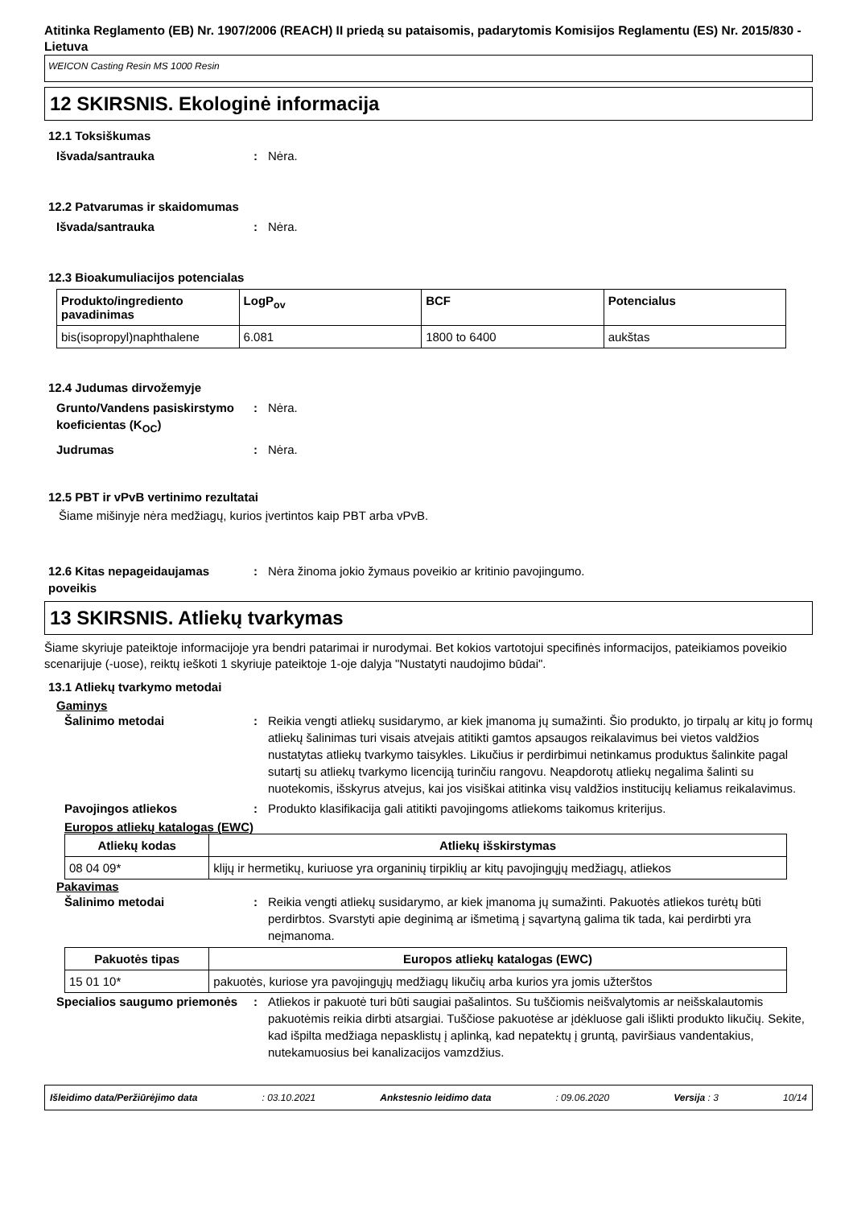Atitinka Reglamento (EB) Nr. 1907/2006 (REACH) II priedą su pataisomis, padarytomis Komisijos Reglamentu (ES) Nr. 2015/830 - Lietuva
WEICON Casting Resin MS 1000 Resin
12 SKIRSNIS. Ekologinė informacija
12.1 Toksiškumas
Išvada/santrauka : Nėra.
12.2 Patvarumas ir skaidomumas
Išvada/santrauka : Nėra.
12.3 Bioakumuliacijos potencialas
| Produkto/ingrediento pavadinimas | LogP<sub>ov</sub> | BCF | Potencialus |
| --- | --- | --- | --- |
| bis(isopropyl)naphthalene | 6.081 | 1800 to 6400 | aukštas |
12.4 Judumas dirvožemyje
Grunto/Vandens pasiskirstymo koeficientas (K<sub>OC</sub>)
: Nėra.
Judrumas : Nėra.
12.5 PBT ir vPvB vertinimo rezultatai
Šiame mišinyje nėra medžiagų, kurios įvertintos kaip PBT arba vPvB.
12.6 Kitas nepageidaujamas poveikis
: Nėra žinoma jokio žymaus poveikio ar kritinio pavojingumo.
13 SKIRSNIS. Atliekų tvarkymas
Šiame skyriuje pateiktoje informacijoje yra bendri patarimai ir nurodymai. Bet kokios vartotojui specifinės informacijos, pateikiamos poveikio scenarijuje (-uose), reiktų ieškoti 1 skyriuje pateiktoje 1-oje dalyja "Nustatyti naudojimo būdai".
13.1 Atliekų tvarkymo metodai
Gaminys
Šalinimo metodai : Reikia vengti atliekų susidarymo, ar kiek įmanoma jų sumažinti. Šio produkto, jo tirpalų ar kitų jo formų atliekų šalinimas turi visais atvejais atitikti gamtos apsaugos reikalavimus bei vietos valdžios nustatytas atliekų tvarkymo taisykles. Likučius ir perdirbimui netinkamus produktus šalinkite pagal sutartį su atliekų tvarkymo licenciją turinčiu rangovu. Neapdorotų atliekų negalima šalinti su nuotekomis, išskyrus atvejus, kai jos visiškai atitinka visų valdžios institucijų keliamus reikalavimus.
Pavojingos atliekos : Produkto klasifikacija gali atitikti pavojingoms atliekoms taikomus kriterijus.
Europos atliekų katalogas (EWC)
| Atliekų kodas | Atliekų išskirstymas |
| --- | --- |
| 08 04 09* | klijų ir hermetikų, kuriuose yra organinių tirpiklių ar kitų pavojingųjų medžiagų, atliekos |
Pakavimas
Šalinimo metodai : Reikia vengti atliekų susidarymo, ar kiek įmanoma jų sumažinti. Pakuotės atliekos turėtų būti perdirbtos. Svarstyti apie deginimą ar išmetimą į sąvartyną galima tik tada, kai perdirbti yra neįmanoma.
| Pakuotės tipas | Europos atliekų katalogas (EWC) |
| --- | --- |
| 15 01 10* | pakuotės, kuriose yra pavojingųjų medžiagų likučių arba kurios yra jomis užterštos |
Specialios saugumo priemonės
: Atliekos ir pakuotė turi būti saugiai pašalintos. Su tuščiomis neišvalytomis ar neišskalautomis pakuotėmis reikia dirbti atsargiai. Tuščiose pakuotėse ar įdėkluose gali išlikti produkto likučių. Sekite, kad išpilta medžiaga nepasklistų į aplinką, kad nepatektų į gruntą, paviršiaus vandentakius, nutekamuosius bei kanalizacijos vamzdžius.
Išleidimo data/Peržiūrėjimo data: 03.10.2021 Ankstesnio leidimo data: 09.06.2020 Versija : 3 10/14